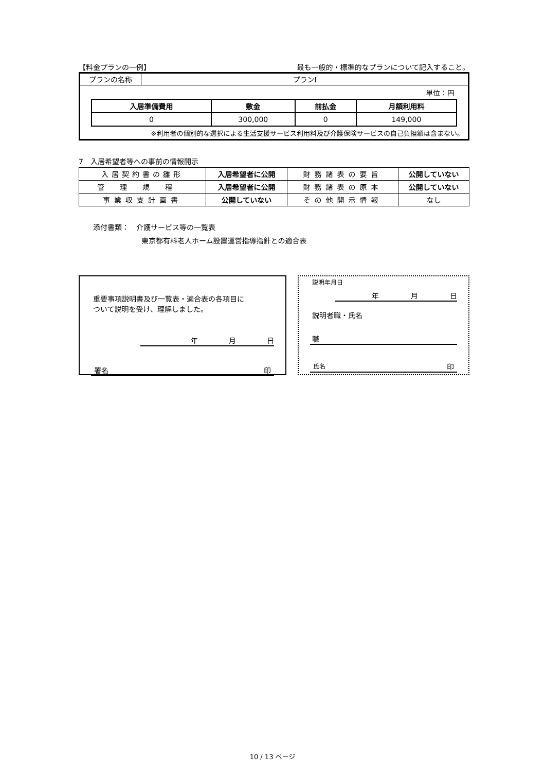【料金プランの一例】 最も一般的・標準的なプランについて記入すること。
| プランの名称 | プランⅠ |
単位：円
| 入居準備費用 | 敷金 | 前払金 | 月額利用料 |
| --- | --- | --- | --- |
| 0 | 300,000 | 0 | 149,000 |
※利用者の個別的な選択による生活支援サービス利用料及び介護保険サービスの自己負担額は含まない。
7　入居希望者等への事前の情報開示
| 入居契約書の雛形 | 入居希望者に公開 | 財務諸表の要旨 | 公開していない |
| 管理規程 | 入居希望者に公開 | 財務諸表の原本 | 公開していない |
| 事業収支計画書 | 公開していない | その他開示情報 | なし |
添付書類：　介護サービス等の一覧表
東京都有料老人ホーム設置運営指導指針との適合表
重要事項説明書及び一覧表・適合表の各項目に
ついて説明を受け、理解しました。
年 月 日
署名 印
説明年月日
年 月 日
説明者職・氏名
職
氏名 印
10 / 13 ページ